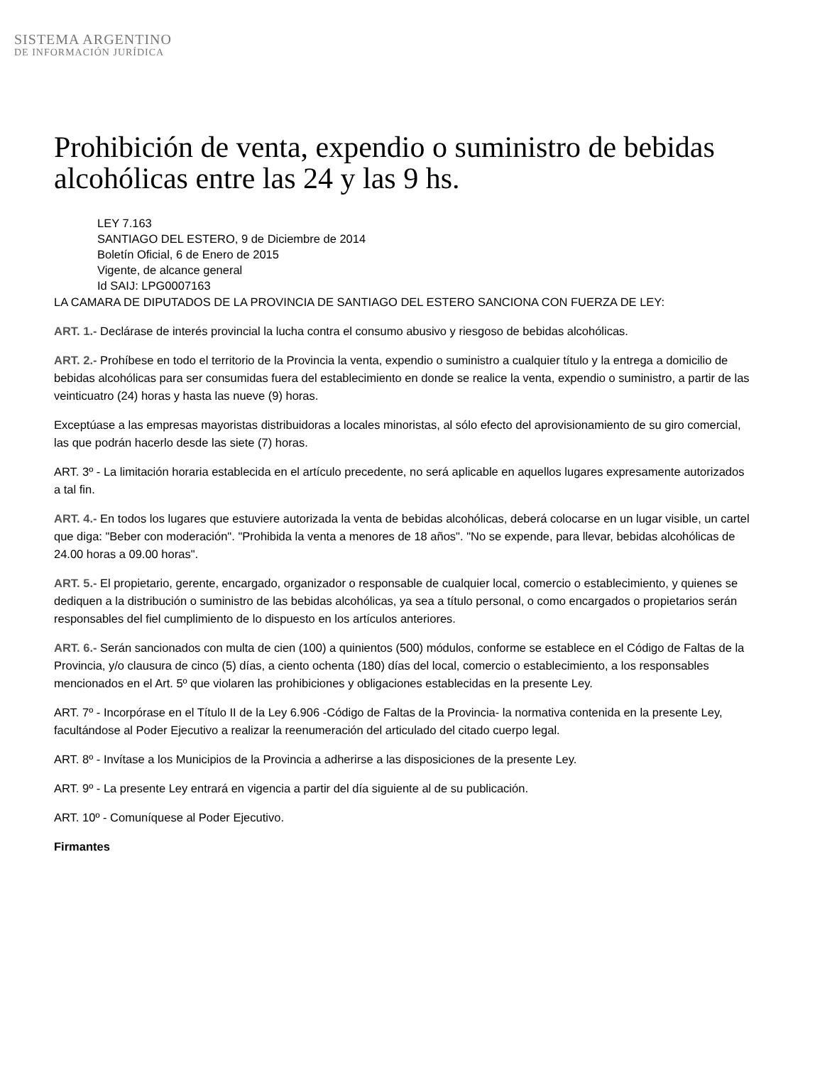SISTEMA ARGENTINO
DE INFORMACIÓN JURÍDICA
Prohibición de venta, expendio o suministro de bebidas alcohólicas entre las 24 y las 9 hs.
LEY 7.163
SANTIAGO DEL ESTERO, 9 de Diciembre de 2014
Boletín Oficial, 6 de Enero de 2015
Vigente, de alcance general
Id SAIJ: LPG0007163
LA CAMARA DE DIPUTADOS DE LA PROVINCIA DE SANTIAGO DEL ESTERO SANCIONA CON FUERZA DE LEY:
ART. 1.- Declárase de interés provincial la lucha contra el consumo abusivo y riesgoso de bebidas alcohólicas.
ART. 2.- Prohíbese en todo el territorio de la Provincia la venta, expendio o suministro a cualquier título y la entrega a domicilio de bebidas alcohólicas para ser consumidas fuera del establecimiento en donde se realice la venta, expendio o suministro, a partir de las veinticuatro (24) horas y hasta las nueve (9) horas.
Exceptúase a las empresas mayoristas distribuidoras a locales minoristas, al sólo efecto del aprovisionamiento de su giro comercial, las que podrán hacerlo desde las siete (7) horas.
ART. 3º - La limitación horaria establecida en el artículo precedente, no será aplicable en aquellos lugares expresamente autorizados a tal fin.
ART. 4.- En todos los lugares que estuviere autorizada la venta de bebidas alcohólicas, deberá colocarse en un lugar visible, un cartel que diga: "Beber con moderación". "Prohibida la venta a menores de 18 años". "No se expende, para llevar, bebidas alcohólicas de 24.00 horas a 09.00 horas".
ART. 5.- El propietario, gerente, encargado, organizador o responsable de cualquier local, comercio o establecimiento, y quienes se dediquen a la distribución o suministro de las bebidas alcohólicas, ya sea a título personal, o como encargados o propietarios serán responsables del fiel cumplimiento de lo dispuesto en los artículos anteriores.
ART. 6.- Serán sancionados con multa de cien (100) a quinientos (500) módulos, conforme se establece en el Código de Faltas de la Provincia, y/o clausura de cinco (5) días, a ciento ochenta (180) días del local, comercio o establecimiento, a los responsables mencionados en el Art. 5º que violaren las prohibiciones y obligaciones establecidas en la presente Ley.
ART. 7º - Incorpórase en el Título II de la Ley 6.906 -Código de Faltas de la Provincia- la normativa contenida en la presente Ley, facultándose al Poder Ejecutivo a realizar la reenumeración del articulado del citado cuerpo legal.
ART. 8º - Invítase a los Municipios de la Provincia a adherirse a las disposiciones de la presente Ley.
ART. 9º - La presente Ley entrará en vigencia a partir del día siguiente al de su publicación.
ART. 10º - Comuníquese al Poder Ejecutivo.
Firmantes